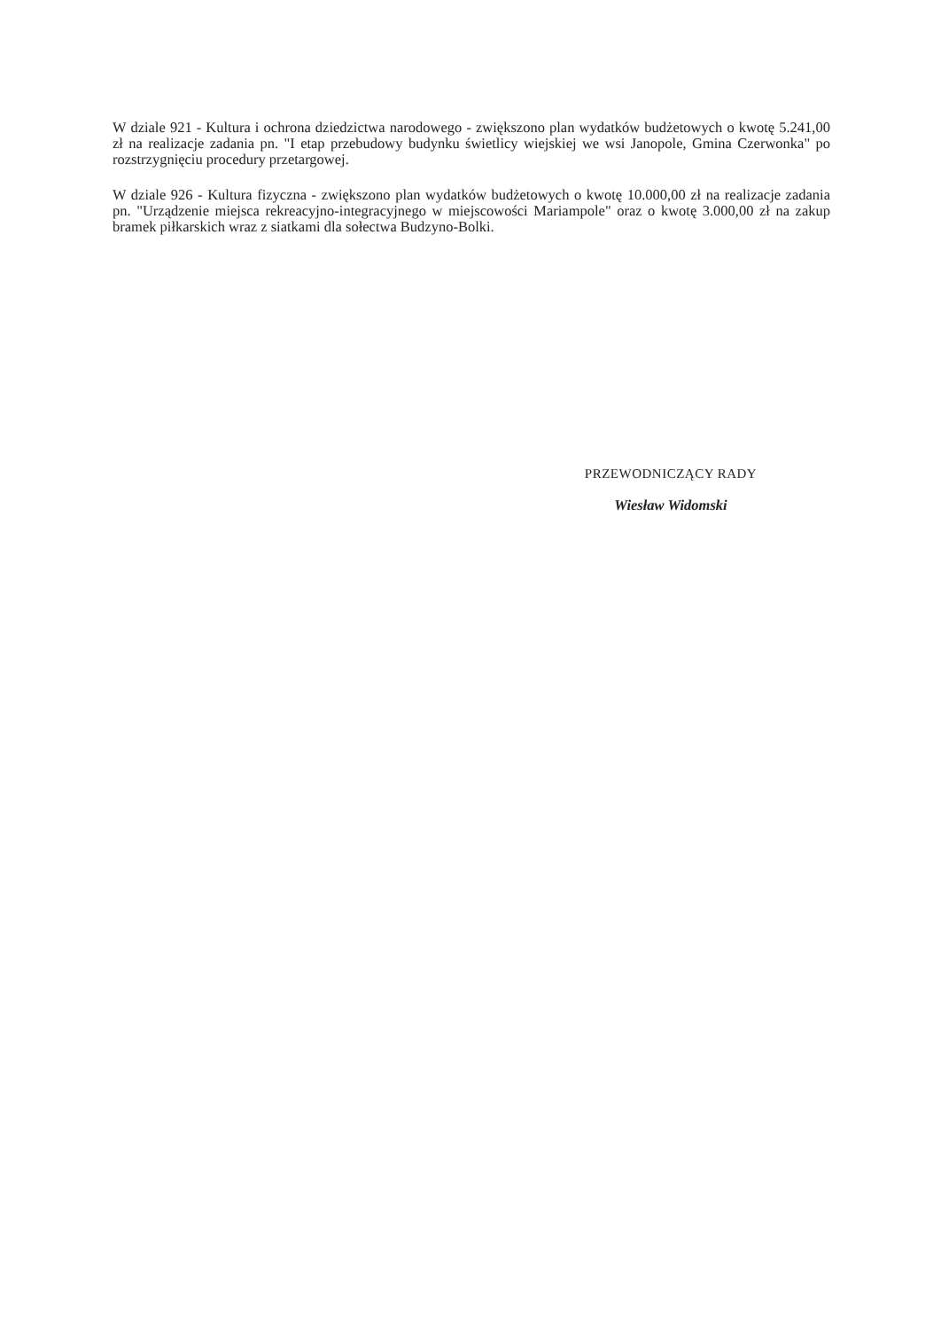W dziale 921 - Kultura i ochrona dziedzictwa narodowego - zwiększono plan wydatków budżetowych o kwotę 5.241,00 zł na realizacje zadania pn. "I etap przebudowy budynku świetlicy wiejskiej we wsi Janopole, Gmina Czerwonka" po rozstrzygnięciu procedury przetargowej.
W dziale 926 - Kultura fizyczna - zwiększono plan wydatków budżetowych o kwotę 10.000,00 zł na realizacje zadania pn. "Urządzenie miejsca rekreacyjno-integracyjnego w miejscowości Mariampole" oraz o kwotę 3.000,00 zł na zakup bramek piłkarskich wraz z siatkami dla sołectwa Budzyno-Bolki.
PRZEWODNICZĄCY RADY
Wiesław Widomski